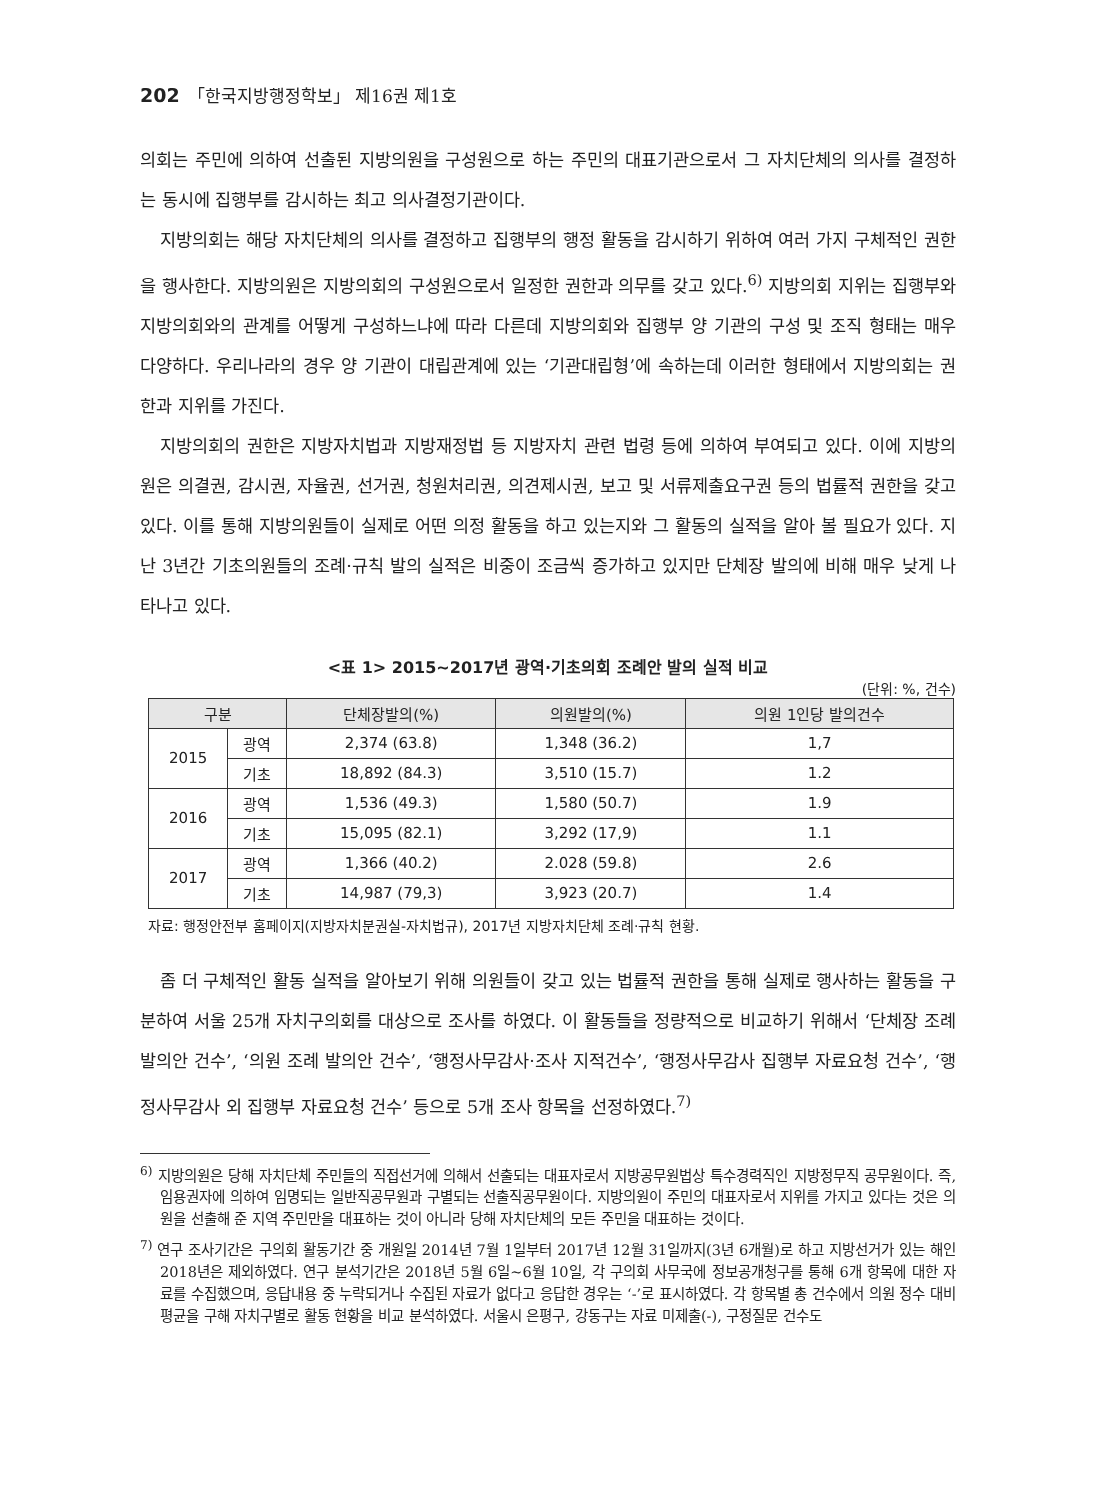202 「한국지방행정학보」 제16권 제1호
의회는 주민에 의하여 선출된 지방의원을 구성원으로 하는 주민의 대표기관으로서 그 자치단체의 의사를 결정하는 동시에 집행부를 감시하는 최고 의사결정기관이다.
지방의회는 해당 자치단체의 의사를 결정하고 집행부의 행정 활동을 감시하기 위하여 여러 가지 구체적인 권한을 행사한다. 지방의원은 지방의회의 구성원으로서 일정한 권한과 의무를 갖고 있다.<sup>6)</sup> 지방의회 지위는 집행부와 지방의회와의 관계를 어떻게 구성하느냐에 따라 다른데 지방의회와 집행부 양 기관의 구성 및 조직 형태는 매우 다양하다. 우리나라의 경우 양 기관이 대립관계에 있는 ‘기관대립형’에 속하는데 이러한 형태에서 지방의회는 권한과 지위를 가진다.
지방의회의 권한은 지방자치법과 지방재정법 등 지방자치 관련 법령 등에 의하여 부여되고 있다. 이에 지방의원은 의결권, 감시권, 자율권, 선거권, 청원처리권, 의견제시권, 보고 및 서류제출요구권 등의 법률적 권한을 갖고 있다. 이를 통해 지방의원들이 실제로 어떤 의정 활동을 하고 있는지와 그 활동의 실적을 알아 볼 필요가 있다. 지난 3년간 기초의원들의 조례·규칙 발의 실적은 비중이 조금씩 증가하고 있지만 단체장 발의에 비해 매우 낮게 나타나고 있다.
<표 1> 2015~2017년 광역·기초의회 조례안 발의 실적 비교
(단위: %, 건수)
| 구분 | | 단체장발의(%) | 의원발의(%) | 의원 1인당 발의건수 |
| --- | --- | --- | --- | --- |
| 2015 | 광역 | 2,374 (63.8) | 1,348 (36.2) | 1,7 |
| | 기초 | 18,892 (84.3) | 3,510 (15.7) | 1.2 |
| 2016 | 광역 | 1,536 (49.3) | 1,580 (50.7) | 1.9 |
| | 기초 | 15,095 (82.1) | 3,292 (17,9) | 1.1 |
| 2017 | 광역 | 1,366 (40.2) | 2.028 (59.8) | 2.6 |
| | 기초 | 14,987 (79,3) | 3,923 (20.7) | 1.4 |
자료: 행정안전부 홈페이지(지방자치분권실-자치법규), 2017년 지방자치단체 조례·규칙 현황.
좀 더 구체적인 활동 실적을 알아보기 위해 의원들이 갖고 있는 법률적 권한을 통해 실제로 행사하는 활동을 구분하여 서울 25개 자치구의회를 대상으로 조사를 하였다. 이 활동들을 정량적으로 비교하기 위해서 ‘단체장 조례 발의안 건수’, ‘의원 조례 발의안 건수’, ‘행정사무감사·조사 지적건수’, ‘행정사무감사 집행부 자료요청 건수’, ‘행정사무감사 외 집행부 자료요청 건수’ 등으로 5개 조사 항목을 선정하였다.<sup>7)</sup>
<sup>6)</sup> 지방의원은 당해 자치단체 주민들의 직접선거에 의해서 선출되는 대표자로서 지방공무원법상 특수경력직인 지방정무직 공무원이다. 즉, 임용권자에 의하여 임명되는 일반직공무원과 구별되는 선출직공무원이다. 지방의원이 주민의 대표자로서 지위를 가지고 있다는 것은 의원을 선출해 준 지역 주민만을 대표하는 것이 아니라 당해 자치단체의 모든 주민을 대표하는 것이다.
<sup>7)</sup> 연구 조사기간은 구의회 활동기간 중 개원일 2014년 7월 1일부터 2017년 12월 31일까지(3년 6개월)로 하고 지방선거가 있는 해인 2018년은 제외하였다. 연구 분석기간은 2018년 5월 6일~6월 10일, 각 구의회 사무국에 정보공개청구를 통해 6개 항목에 대한 자료를 수집했으며, 응답내용 중 누락되거나 수집된 자료가 없다고 응답한 경우는 ‘-’로 표시하였다. 각 항목별 총 건수에서 의원 정수 대비 평균을 구해 자치구별로 활동 현황을 비교 분석하였다. 서울시 은평구, 강동구는 자료 미제출(-), 구정질문 건수도